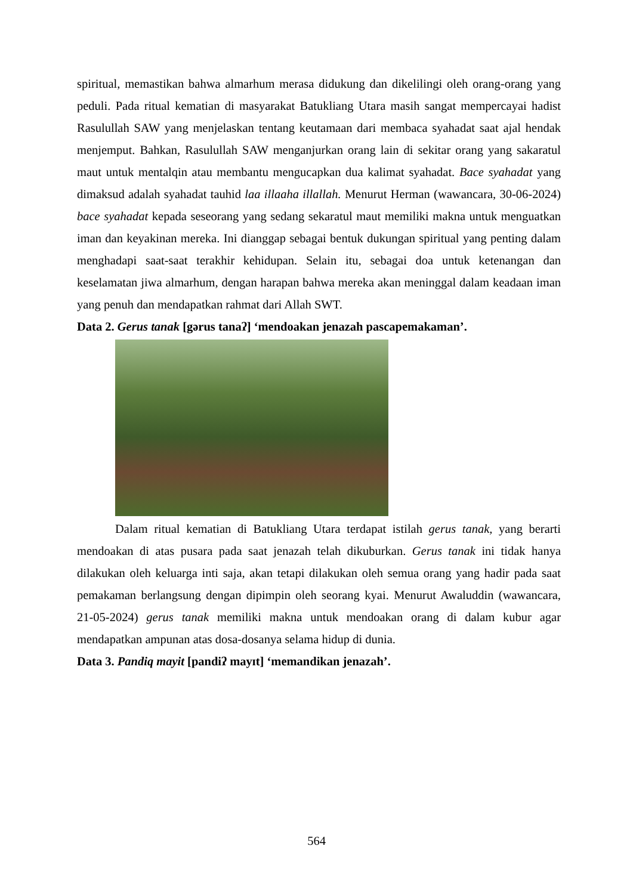spiritual, memastikan bahwa almarhum merasa didukung dan dikelilingi oleh orang-orang yang peduli. Pada ritual kematian di masyarakat Batukliang Utara masih sangat mempercayai hadist Rasulullah SAW yang menjelaskan tentang keutamaan dari membaca syahadat saat ajal hendak menjemput. Bahkan, Rasulullah SAW menganjurkan orang lain di sekitar orang yang sakaratul maut untuk mentalqin atau membantu mengucapkan dua kalimat syahadat. Bace syahadat yang dimaksud adalah syahadat tauhid laa illaaha illallah. Menurut Herman (wawancara, 30-06-2024) bace syahadat kepada seseorang yang sedang sekaratul maut memiliki makna untuk menguatkan iman dan keyakinan mereka. Ini dianggap sebagai bentuk dukungan spiritual yang penting dalam menghadapi saat-saat terakhir kehidupan. Selain itu, sebagai doa untuk ketenangan dan keselamatan jiwa almarhum, dengan harapan bahwa mereka akan meninggal dalam keadaan iman yang penuh dan mendapatkan rahmat dari Allah SWT.
Data 2. Gerus tanak [gərus tanaʔ] ‘mendoakan jenazah pascapemakaman’.
Dalam ritual kematian di Batukliang Utara terdapat istilah gerus tanak, yang berarti mendoakan di atas pusara pada saat jenazah telah dikuburkan. Gerus tanak ini tidak hanya dilakukan oleh keluarga inti saja, akan tetapi dilakukan oleh semua orang yang hadir pada saat pemakaman berlangsung dengan dipimpin oleh seorang kyai. Menurut Awaluddin (wawancara, 21-05-2024) gerus tanak memiliki makna untuk mendoakan orang di dalam kubur agar mendapatkan ampunan atas dosa-dosanya selama hidup di dunia.
Data 3. Pandiq mayit [pandiʔ mayɪt] ‘memandikan jenazah’.
564